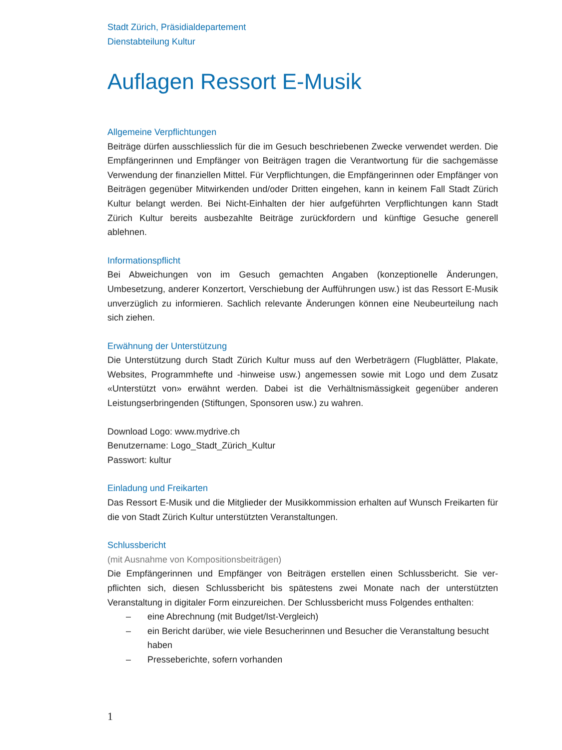Stadt Zürich, Präsidialdepartement
Dienstabteilung Kultur
Auflagen Ressort E-Musik
Allgemeine Verpflichtungen
Beiträge dürfen ausschliesslich für die im Gesuch beschriebenen Zwecke verwendet werden. Die Empfängerinnen und Empfänger von Beiträgen tragen die Verantwortung für die sach­gemässe Verwendung der finanziellen Mittel. Für Verpflichtungen, die Empfängerinnen oder Empfänger von Beiträgen gegenüber Mitwirkenden und/oder Dritten eingehen, kann in keinem Fall Stadt Zürich Kultur belangt werden. Bei Nicht-Einhalten der hier aufgeführten Verpflich­tungen kann Stadt Zürich Kultur bereits ausbezahlte Beiträge zurückfordern und künftige Gesuche generell ablehnen.
Informationspflicht
Bei Abweichungen von im Gesuch gemachten Angaben (konzeptionelle Änderungen, Umbesetzung, anderer Konzertort, Verschiebung der Aufführungen usw.) ist das Ressort E-Musik unverzüglich zu informieren. Sachlich relevante Änderungen können eine Neu­beurteilung nach sich ziehen.
Erwähnung der Unterstützung
Die Unterstützung durch Stadt Zürich Kultur muss auf den Werbeträgern (Flugblätter, Pla­kate, Websites, Programmhefte und -hinweise usw.) angemessen sowie mit Logo und dem Zusatz «Unterstützt von» erwähnt werden. Dabei ist die Verhältnismässigkeit gegenüber anderen Leistungserbringenden (Stiftungen, Sponsoren usw.) zu wahren.
Download Logo: www.mydrive.ch
Benutzername: Logo_Stadt_Zürich_Kultur
Passwort: kultur
Einladung und Freikarten
Das Ressort E-Musik und die Mitglieder der Musikkommission erhalten auf Wunsch Frei­karten für die von Stadt Zürich Kultur unterstützten Veranstaltungen.
Schlussbericht
(mit Ausnahme von Kompositionsbeiträgen)
Die Empfängerinnen und Empfänger von Beiträgen erstellen einen Schlussbericht. Sie ver­pflichten sich, diesen Schlussbericht bis spätestens zwei Monate nach der unterstützten Veranstaltung in digitaler Form einzureichen. Der Schlussbericht muss Folgendes enthalten:
– eine Abrechnung (mit Budget/Ist-Vergleich)
– ein Bericht darüber, wie viele Besucherinnen und Besucher die Veranstaltung besucht haben
– Presseberichte, sofern vorhanden
1